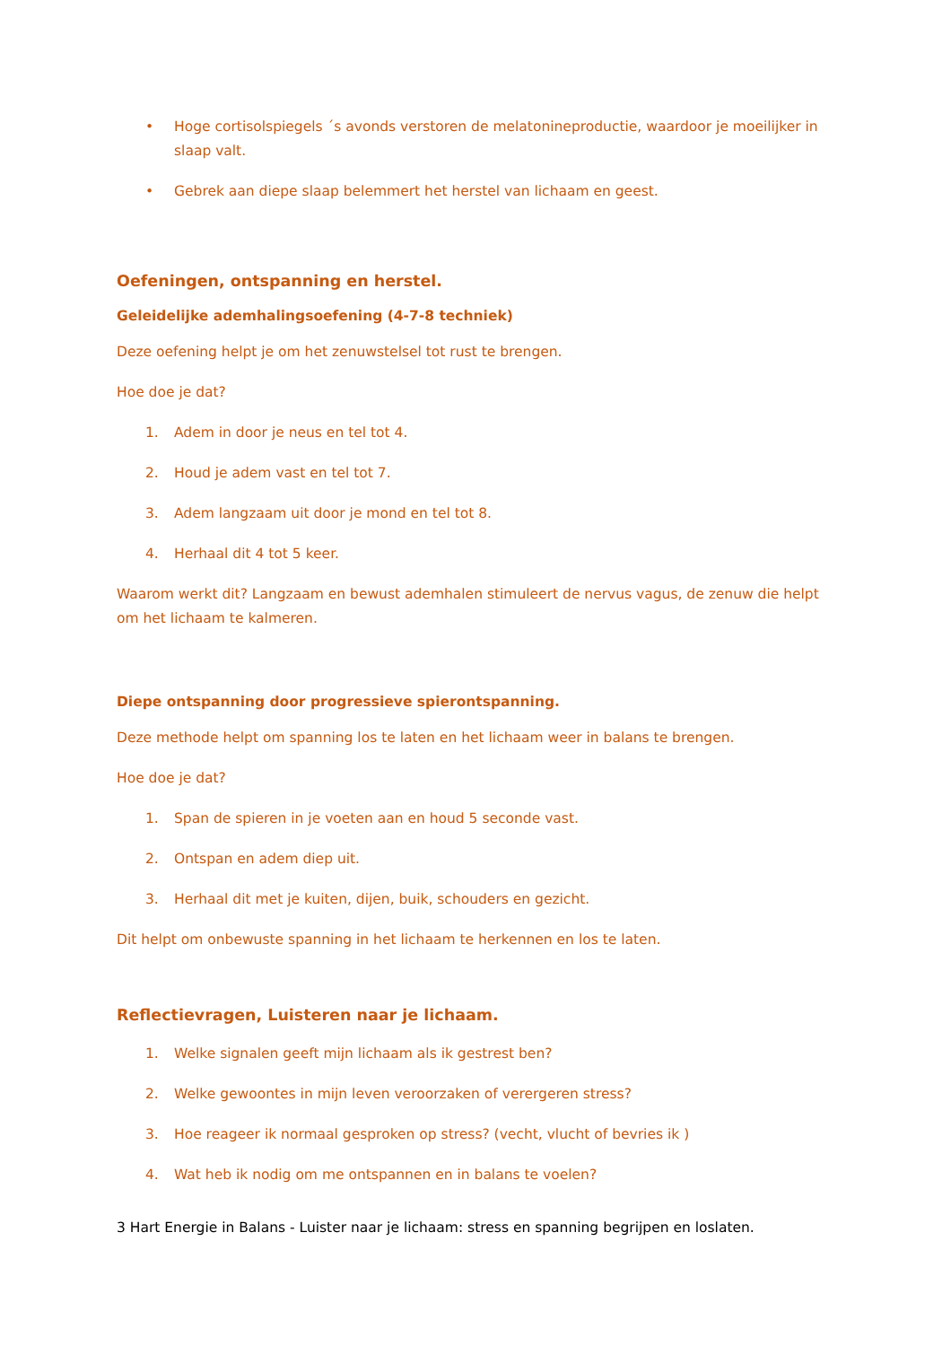• Hoge cortisolspiegels ´s avonds verstoren de melatonineproductie, waardoor je moeilijker in slaap valt.
• Gebrek aan diepe slaap belemmert het herstel van lichaam en geest.
Oefeningen, ontspanning en herstel.
Geleidelijke ademhalingsoefening (4-7-8 techniek)
Deze oefening helpt je om het zenuwstelsel tot rust te brengen.
Hoe doe je dat?
1. Adem in door je neus en tel tot 4.
2. Houd je adem vast en tel tot 7.
3. Adem langzaam uit door je mond en tel tot 8.
4. Herhaal dit 4 tot 5 keer.
Waarom werkt dit? Langzaam en bewust ademhalen stimuleert de nervus vagus, de zenuw die helpt om het lichaam te kalmeren.
Diepe ontspanning door progressieve spierontspanning.
Deze methode helpt om spanning los te laten en het lichaam weer in balans te brengen.
Hoe doe je dat?
1. Span de spieren in je voeten aan en houd 5 seconde vast.
2. Ontspan en adem diep uit.
3. Herhaal dit met je kuiten, dijen, buik, schouders en gezicht.
Dit helpt om onbewuste spanning in het lichaam te herkennen en los te laten.
Reflectievragen, Luisteren naar je lichaam.
1. Welke signalen geeft mijn lichaam als ik gestrest ben?
2. Welke gewoontes in mijn leven veroorzaken of verergeren stress?
3. Hoe reageer ik normaal gesproken op stress? (vecht, vlucht of bevries ik )
4. Wat heb ik nodig om me ontspannen en in balans te voelen?
3 Hart Energie in Balans - Luister naar je lichaam: stress en spanning begrijpen en loslaten.